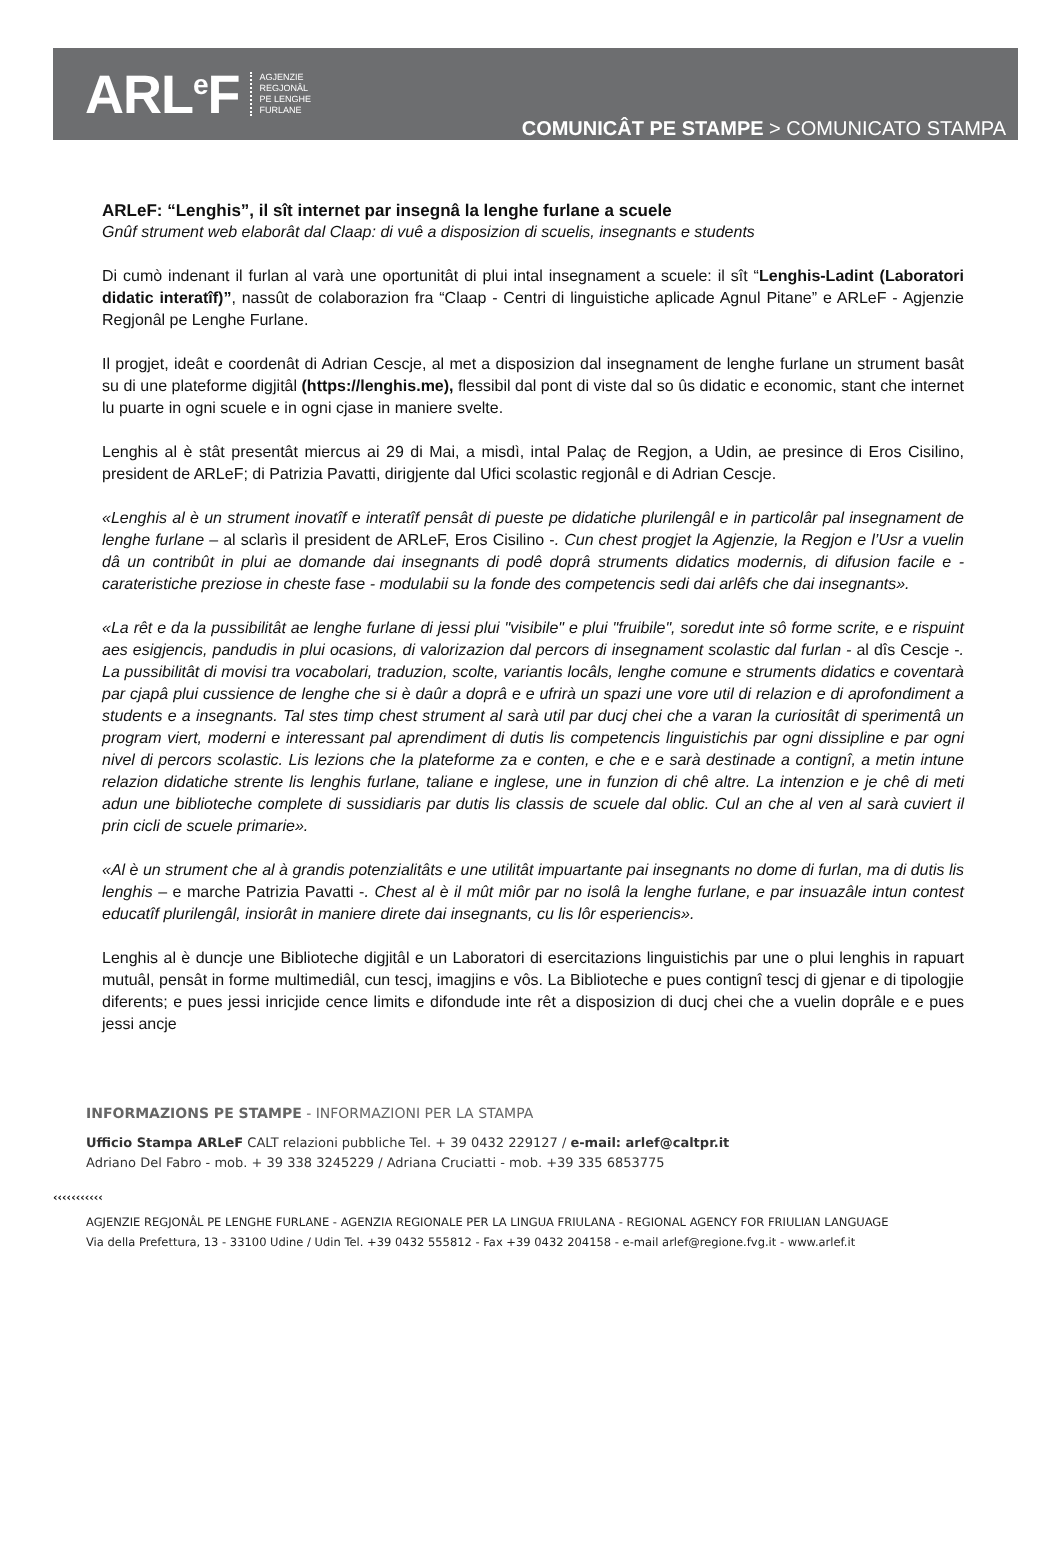ARL<sup>e</sup>F
AGJENZIE
REGJONÂL
PE LENGHE
FURLANE
COMUNICÂT PE STAMPE > COMUNICATO STAMPA
ARLeF: “Lenghis”, il sît internet par insegnâ la lenghe furlane a scuele
Gnûf strument web elaborât dal Claap: di vuê a disposizion di scuelis, insegnants e students
Di cumò indenant il furlan al varà une oportunitât di plui intal insegnament a scuele: il sît “Lenghis-Ladint (Laboratori didatic interatîf)”, nassût de colaborazion fra “Claap - Centri di linguistiche aplicade Agnul Pitane” e ARLeF - Agjenzie Regjonâl pe Lenghe Furlane.
Il progjet, ideât e coordenât di Adrian Cescje, al met a disposizion dal insegnament de lenghe furlane un strument basât su di une plateforme digjitâl (https://lenghis.me), flessibil dal pont di viste dal so ûs didatic e economic, stant che internet lu puarte in ogni scuele e in ogni cjase in maniere svelte.
Lenghis al è stât presentât miercus ai 29 di Mai, a misdì, intal Palaç de Regjon, a Udin, ae presince di Eros Cisilino, president de ARLeF; di Patrizia Pavatti, dirigjente dal Ufici scolastic regjonâl e di Adrian Cescje.
«Lenghis al è un strument inovatîf e interatîf pensât di pueste pe didatiche plurilengâl e in particolâr pal insegnament de lenghe furlane – al sclarìs il president de ARLeF, Eros Cisilino -. Cun chest progjet la Agjenzie, la Regjon e l’Usr a vuelin dâ un contribût in plui ae domande dai insegnants di podê doprâ struments didatics modernis, di difusion facile e - carateristiche preziose in cheste fase - modulabii su la fonde des competencis sedi dai arlêfs che dai insegnants».
«La rêt e da la pussibilitât ae lenghe furlane di jessi plui "visibile" e plui "fruibile", soredut inte sô forme scrite, e e rispuint aes esigjencis, pandudis in plui ocasions, di valorizazion dal percors di insegnament scolastic dal furlan - al dîs Cescje -. La pussibilitât di movisi tra vocabolari, traduzion, scolte, variantis locâls, lenghe comune e struments didatics e coventarà par cjapâ plui cussience de lenghe che si è daûr a doprâ e e ufrirà un spazi une vore util di relazion e di aprofondiment a students e a insegnants. Tal stes timp chest strument al sarà util par ducj chei che a varan la curiositât di sperimentâ un program viert, moderni e interessant pal aprendiment di dutis lis competencis linguistichis par ogni dissipline e par ogni nivel di percors scolastic. Lis lezions che la plateforme za e conten, e che e e sarà destinade a contignî, a metin intune relazion didatiche strente lis lenghis furlane, taliane e inglese, une in funzion di chê altre. La intenzion e je chê di meti adun une biblioteche complete di sussidiaris par dutis lis classis de scuele dal oblic. Cul an che al ven al sarà cuviert il prin cicli de scuele primarie».
«Al è un strument che al à grandis potenzialitâts e une utilitât impuartante pai insegnants no dome di furlan, ma di dutis lis lenghis – e marche Patrizia Pavatti -. Chest al è il mût miôr par no isolâ la lenghe furlane, e par insuazâle intun contest educatîf plurilengâl, insiorât in maniere direte dai insegnants, cu lis lôr esperiencis».
Lenghis al è duncje une Biblioteche digjitâl e un Laboratori di esercitazions linguistichis par une o plui lenghis in rapuart mutuâl, pensât in forme multimediâl, cun tescj, imagjins e vôs. La Biblioteche e pues contignî tescj di gjenar e di tipologjie diferents; e pues jessi inricjide cence limits e difondude inte rêt a disposizion di ducj chei che a vuelin doprâle e e pues jessi ancje
INFORMAZIONS PE STAMPE - INFORMAZIONI PER LA STAMPA
Ufficio Stampa ARLeF CALT relazioni pubbliche Tel. + 39 0432 229127 / e-mail: arlef@caltpr.it
Adriano Del Fabro - mob. + 39 338 3245229 / Adriana Cruciatti - mob. +39 335 6853775
‹‹‹‹‹‹‹‹‹‹‹
AGJENZIE REGJONÂL PE LENGHE FURLANE - AGENZIA REGIONALE PER LA LINGUA FRIULANA - REGIONAL AGENCY FOR FRIULIAN LANGUAGE
Via della Prefettura, 13 - 33100 Udine / Udin Tel. +39 0432 555812 - Fax +39 0432 204158 - e-mail arlef@regione.fvg.it - www.arlef.it